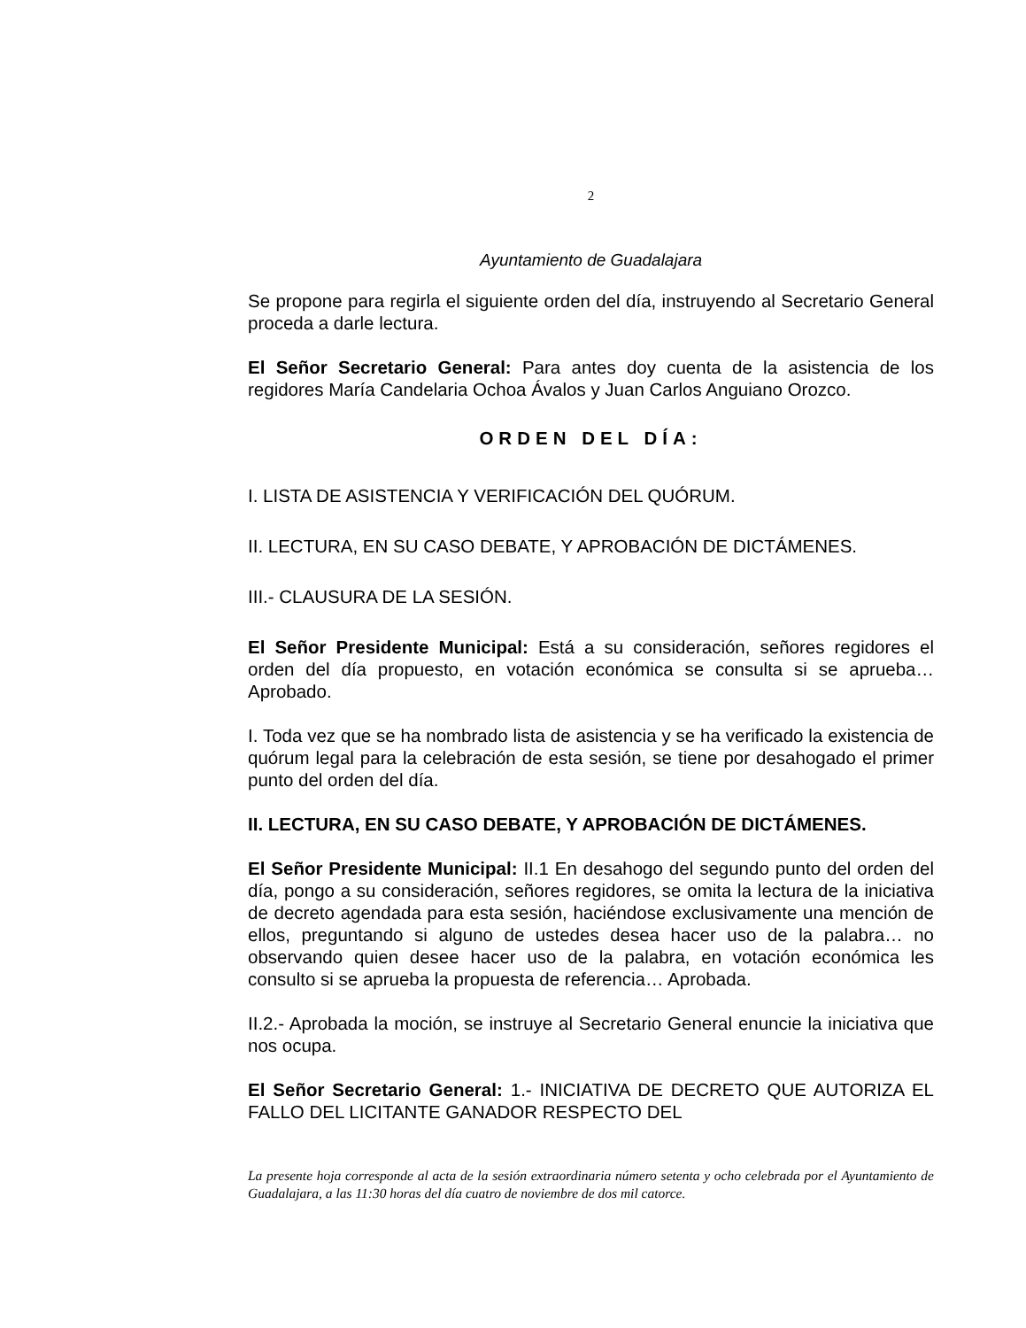2
Ayuntamiento de Guadalajara
Se propone para regirla el siguiente orden del día, instruyendo al Secretario General proceda a darle lectura.
El Señor Secretario General: Para antes doy cuenta de la asistencia de los regidores María Candelaria Ochoa Ávalos y Juan Carlos Anguiano Orozco.
ORDEN DEL DÍA:
I. LISTA DE ASISTENCIA Y VERIFICACIÓN DEL QUÓRUM.
II. LECTURA, EN SU CASO DEBATE, Y APROBACIÓN DE DICTÁMENES.
III.- CLAUSURA DE LA SESIÓN.
El Señor Presidente Municipal: Está a su consideración, señores regidores el orden del día propuesto, en votación económica se consulta si se aprueba… Aprobado.
I. Toda vez que se ha nombrado lista de asistencia y se ha verificado la existencia de quórum legal para la celebración de esta sesión, se tiene por desahogado el primer punto del orden del día.
II. LECTURA, EN SU CASO DEBATE, Y APROBACIÓN DE DICTÁMENES.
El Señor Presidente Municipal: II.1 En desahogo del segundo punto del orden del día, pongo a su consideración, señores regidores, se omita la lectura de la iniciativa de decreto agendada para esta sesión, haciéndose exclusivamente una mención de ellos, preguntando si alguno de ustedes desea hacer uso de la palabra… no observando quien desee hacer uso de la palabra, en votación económica les consulto si se aprueba la propuesta de referencia… Aprobada.
II.2.- Aprobada la moción, se instruye al Secretario General enuncie la iniciativa que nos ocupa.
El Señor Secretario General: 1.- INICIATIVA DE DECRETO QUE AUTORIZA EL FALLO DEL LICITANTE GANADOR RESPECTO DEL
La presente hoja corresponde al acta de la sesión extraordinaria número setenta y ocho celebrada por el Ayuntamiento de Guadalajara, a las 11:30 horas del día cuatro de noviembre de dos mil catorce.